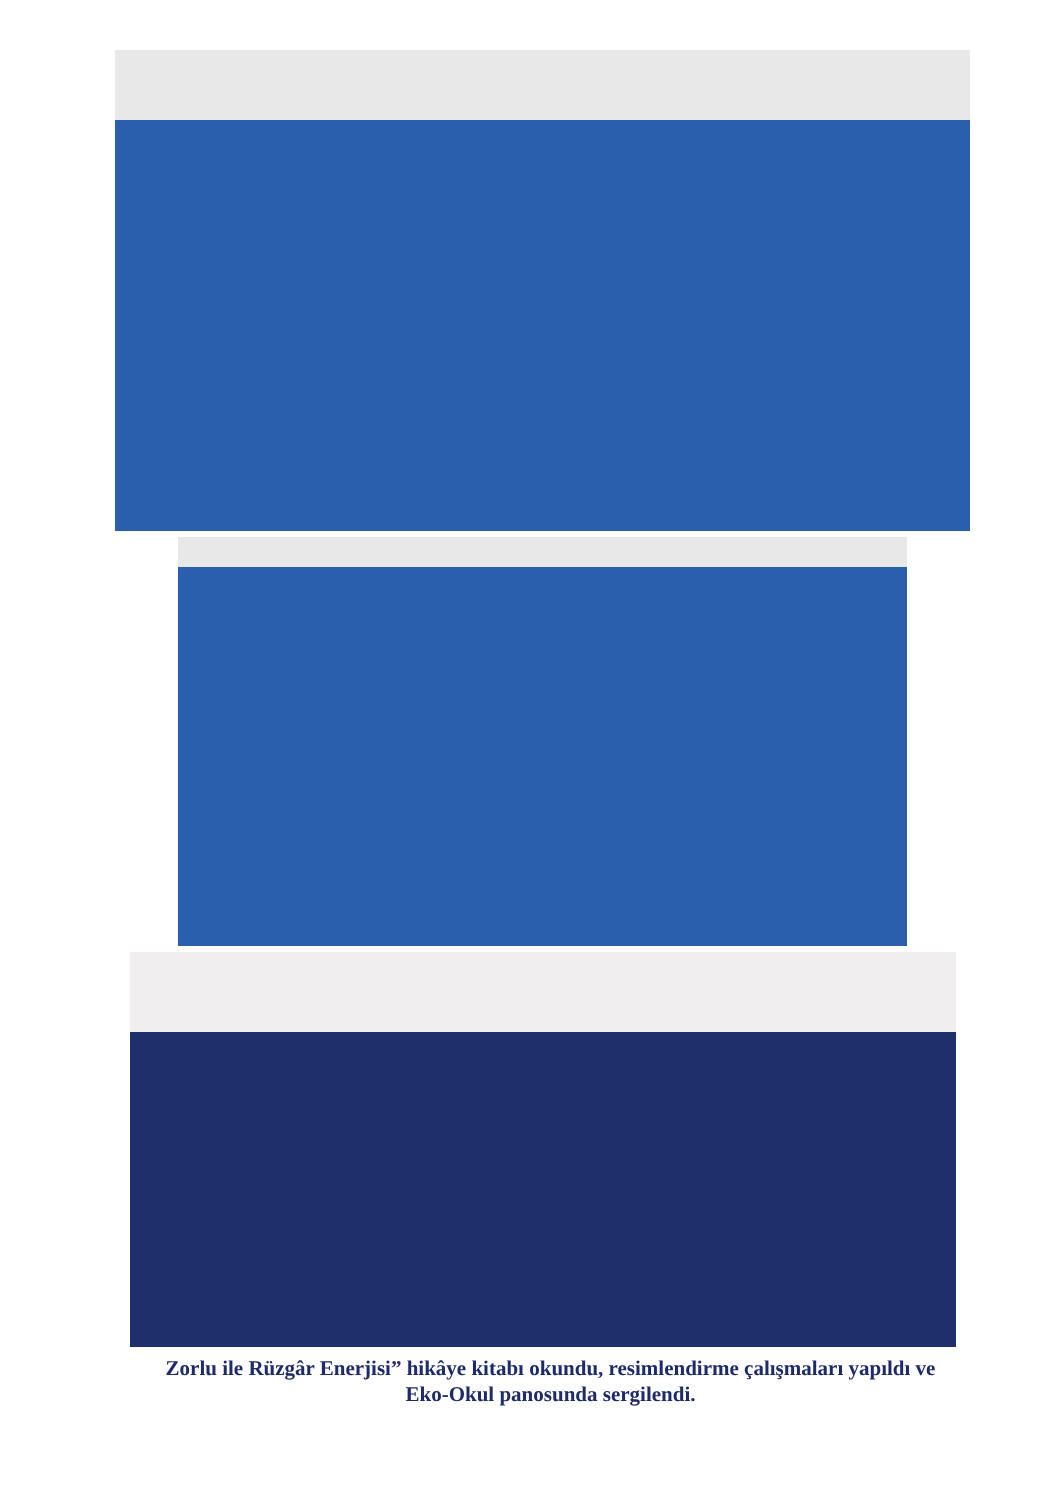Zorlu ile Rüzgâr Enerjisi” hikâye kitabı okundu, resimlendirme çalışmaları yapıldı ve
Eko-Okul panosunda sergilendi.